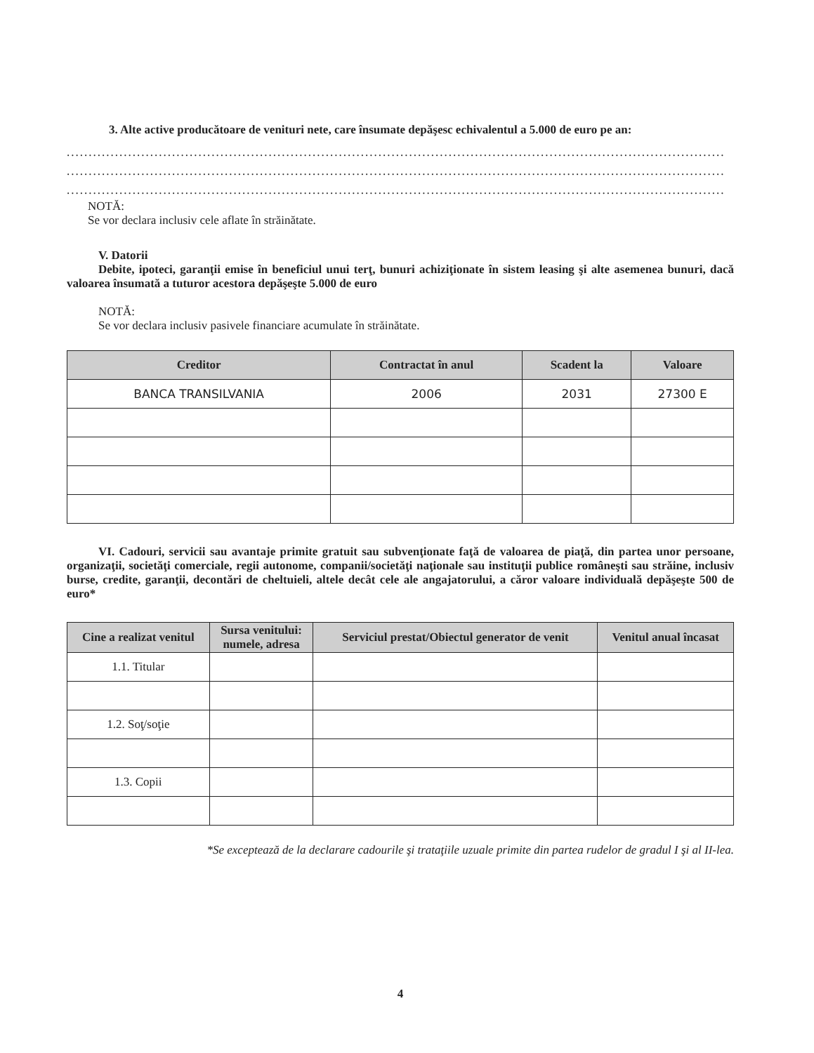3. Alte active producătoare de venituri nete, care însumate depăşesc echivalentul a 5.000 de euro pe an:
......................................................................................................................................................
......................................................................................................................................................
......................................................................................................................................................
NOTĂ:
Se vor declara inclusiv cele aflate în străinătate.
V. Datorii
Debite, ipoteci, garanţii emise în beneficiul unui terţ, bunuri achiziţionate în sistem leasing şi alte asemenea bunuri, dacă valoarea însumată a tuturor acestora depăşeşte 5.000 de euro
NOTĂ:
Se vor declara inclusiv pasivele financiare acumulate în străinătate.
| Creditor | Contractat în anul | Scadent la | Valoare |
| --- | --- | --- | --- |
| BANCA TRANSILVANIA | 2006 | 2031 | 27300 E |
VI. Cadouri, servicii sau avantaje primite gratuit sau subvenţionate faţă de valoarea de piaţă, din partea unor persoane, organizaţii, societăţi comerciale, regii autonome, companii/societăţi naţionale sau instituţii publice româneşti sau străine, inclusiv burse, credite, garanţii, decontări de cheltuieli, altele decât cele ale angajatorului, a căror valoare individuală depăşeşte 500 de euro*
| Cine a realizat venitul | Sursa venitului: numele, adresa | Serviciul prestat/Obiectul generator de venit | Venitul anual încasat |
| --- | --- | --- | --- |
| 1.1. Titular | | | |
| 1.2. Soţ/soţie | | | |
| 1.3. Copii | | | |
*Se exceptează de la declarare cadourile şi trataţiile uzuale primite din partea rudelor de gradul I şi al II-lea.
4